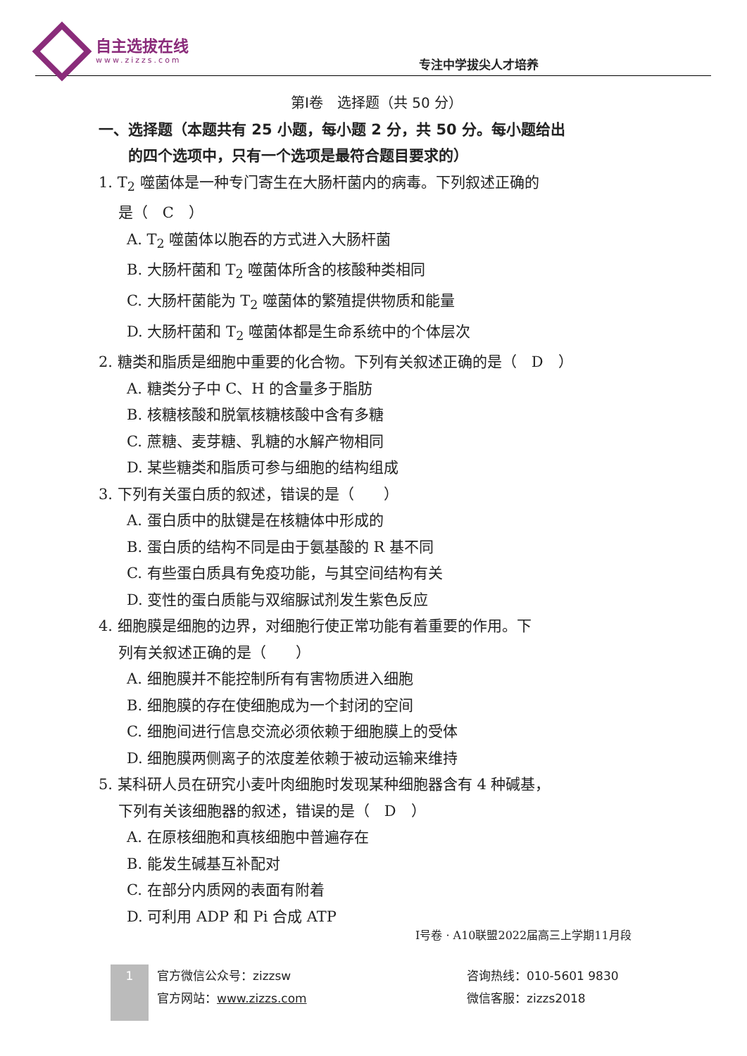自主选拔在线
www.zizzs.com
专注中学拔尖人才培养
第Ⅰ卷　选择题（共 50 分）
一、选择题（本题共有 25 小题，每小题 2 分，共 50 分。每小题给出
　　的四个选项中，只有一个选项是最符合题目要求的）
1. T<sub>2</sub> 噬菌体是一种专门寄生在大肠杆菌内的病毒。下列叙述正确的
　 是（　C　）
A. T<sub>2</sub> 噬菌体以胞吞的方式进入大肠杆菌
B. 大肠杆菌和 T<sub>2</sub> 噬菌体所含的核酸种类相同
C. 大肠杆菌能为 T<sub>2</sub> 噬菌体的繁殖提供物质和能量
D. 大肠杆菌和 T<sub>2</sub> 噬菌体都是生命系统中的个体层次
2. 糖类和脂质是细胞中重要的化合物。下列有关叙述正确的是（　D　）
A. 糖类分子中 C、H 的含量多于脂肪
B. 核糖核酸和脱氧核糖核酸中含有多糖
C. 蔗糖、麦芽糖、乳糖的水解产物相同
D. 某些糖类和脂质可参与细胞的结构组成
3. 下列有关蛋白质的叙述，错误的是（　　）
A. 蛋白质中的肽键是在核糖体中形成的
B. 蛋白质的结构不同是由于氨基酸的 R 基不同
C. 有些蛋白质具有免疫功能，与其空间结构有关
D. 变性的蛋白质能与双缩脲试剂发生紫色反应
4. 细胞膜是细胞的边界，对细胞行使正常功能有着重要的作用。下
　 列有关叙述正确的是（　　）
A. 细胞膜并不能控制所有有害物质进入细胞
B. 细胞膜的存在使细胞成为一个封闭的空间
C. 细胞间进行信息交流必须依赖于细胞膜上的受体
D. 细胞膜两侧离子的浓度差依赖于被动运输来维持
5. 某科研人员在研究小麦叶肉细胞时发现某种细胞器含有 4 种碱基，
　 下列有关该细胞器的叙述，错误的是（　D　）
A. 在原核细胞和真核细胞中普遍存在
B. 能发生碱基互补配对
C. 在部分内质网的表面有附着
D. 可利用 ADP 和 Pi 合成 ATP
Ⅰ号卷 · A10联盟2022届高三上学期11月段
1 官方微信公众号：zizzsw
官方网站：www.zizzs.com
咨询热线：010-5601 9830
微信客服：zizzs2018